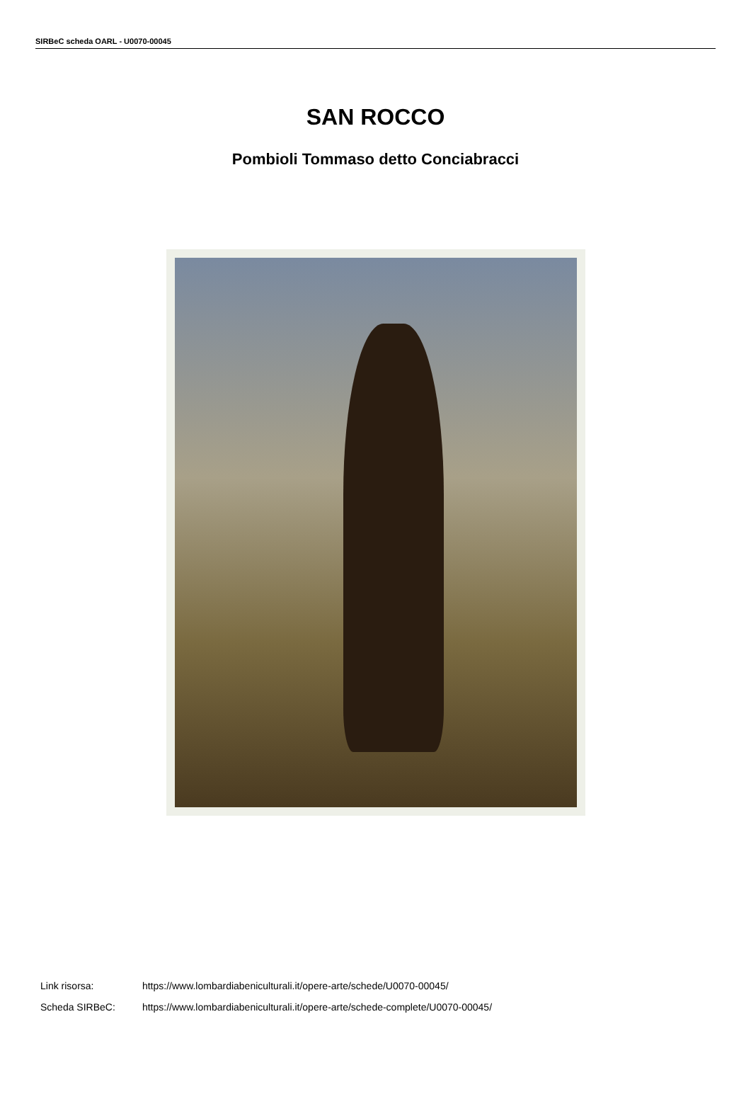SIRBeC scheda OARL - U0070-00045
SAN ROCCO
Pombioli Tommaso detto Conciabracci
Link risorsa: https://www.lombardiabeniculturali.it/opere-arte/schede/U0070-00045/
Scheda SIRBeC: https://www.lombardiabeniculturali.it/opere-arte/schede-complete/U0070-00045/